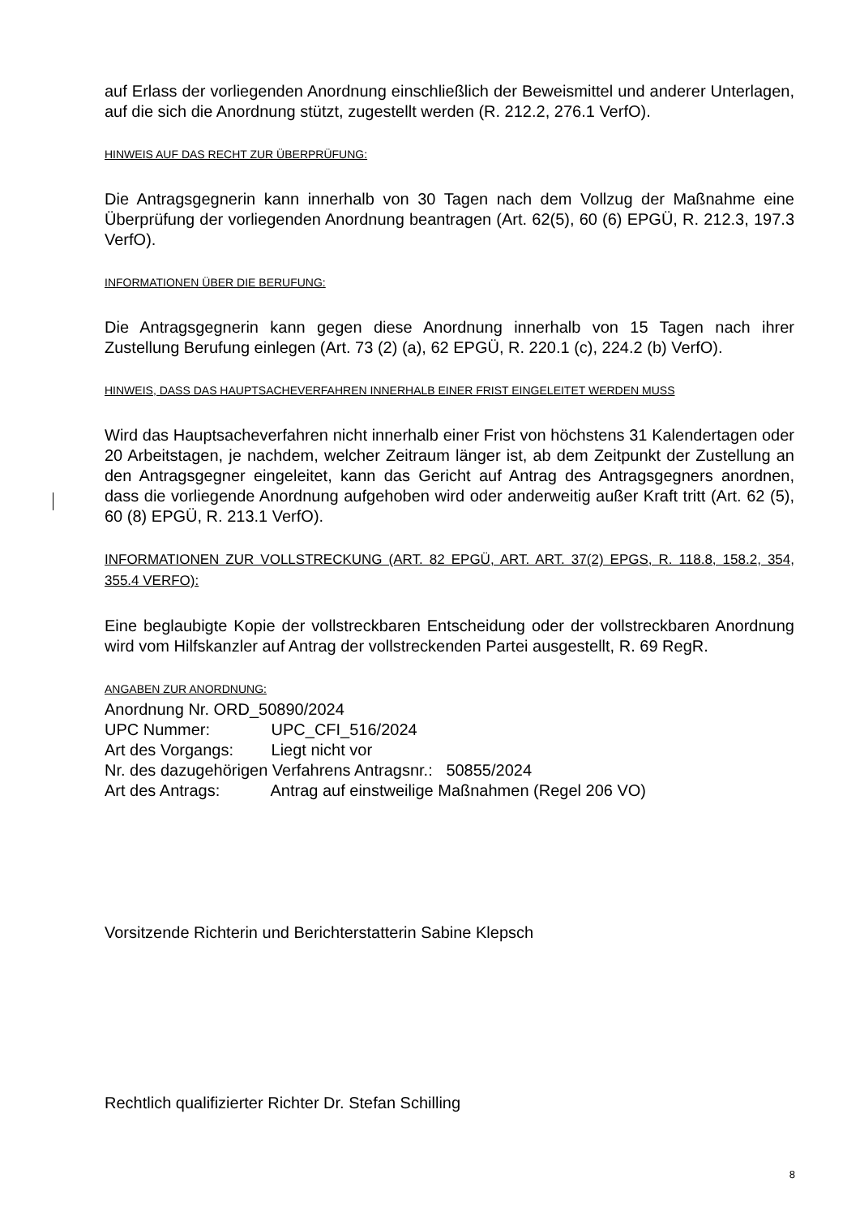auf Erlass der vorliegenden Anordnung einschließlich der Beweismittel und anderer Unterlagen, auf die sich die Anordnung stützt, zugestellt werden (R. 212.2, 276.1 VerfO).
HINWEIS AUF DAS RECHT ZUR ÜBERPRÜFUNG:
Die Antragsgegnerin kann innerhalb von 30 Tagen nach dem Vollzug der Maßnahme eine Überprüfung der vorliegenden Anordnung beantragen (Art. 62(5), 60 (6) EPGÜ, R. 212.3, 197.3 VerfO).
INFORMATIONEN ÜBER DIE BERUFUNG:
Die Antragsgegnerin kann gegen diese Anordnung innerhalb von 15 Tagen nach ihrer Zustellung Berufung einlegen (Art. 73 (2) (a), 62 EPGÜ, R. 220.1 (c), 224.2 (b) VerfO).
HINWEIS, DASS DAS HAUPTSACHEVERFAHREN INNERHALB EINER FRIST EINGELEITET WERDEN MUSS
Wird das Hauptsacheverfahren nicht innerhalb einer Frist von höchstens 31 Kalendertagen oder 20 Arbeitstagen, je nachdem, welcher Zeitraum länger ist, ab dem Zeitpunkt der Zustellung an den Antragsgegner eingeleitet, kann das Gericht auf Antrag des Antragsgegners anordnen, dass die vorliegende Anordnung aufgehoben wird oder anderweitig außer Kraft tritt (Art. 62 (5), 60 (8) EPGÜ, R. 213.1 VerfO).
INFORMATIONEN ZUR VOLLSTRECKUNG (ART. 82 EPGÜ, ART. ART. 37(2) EPGS, R. 118.8, 158.2, 354, 355.4 VERFO):
Eine beglaubigte Kopie der vollstreckbaren Entscheidung oder der vollstreckbaren Anordnung wird vom Hilfskanzler auf Antrag der vollstreckenden Partei ausgestellt, R. 69 RegR.
ANGABEN ZUR ANORDNUNG:
Anordnung Nr. ORD_50890/2024
UPC Nummer: UPC_CFI_516/2024
Art des Vorgangs: Liegt nicht vor
Nr. des dazugehörigen Verfahrens Antragsnr.: 50855/2024
Art des Antrags: Antrag auf einstweilige Maßnahmen (Regel 206 VO)
Vorsitzende Richterin und Berichterstatterin Sabine Klepsch
Rechtlich qualifizierter Richter Dr. Stefan Schilling
8